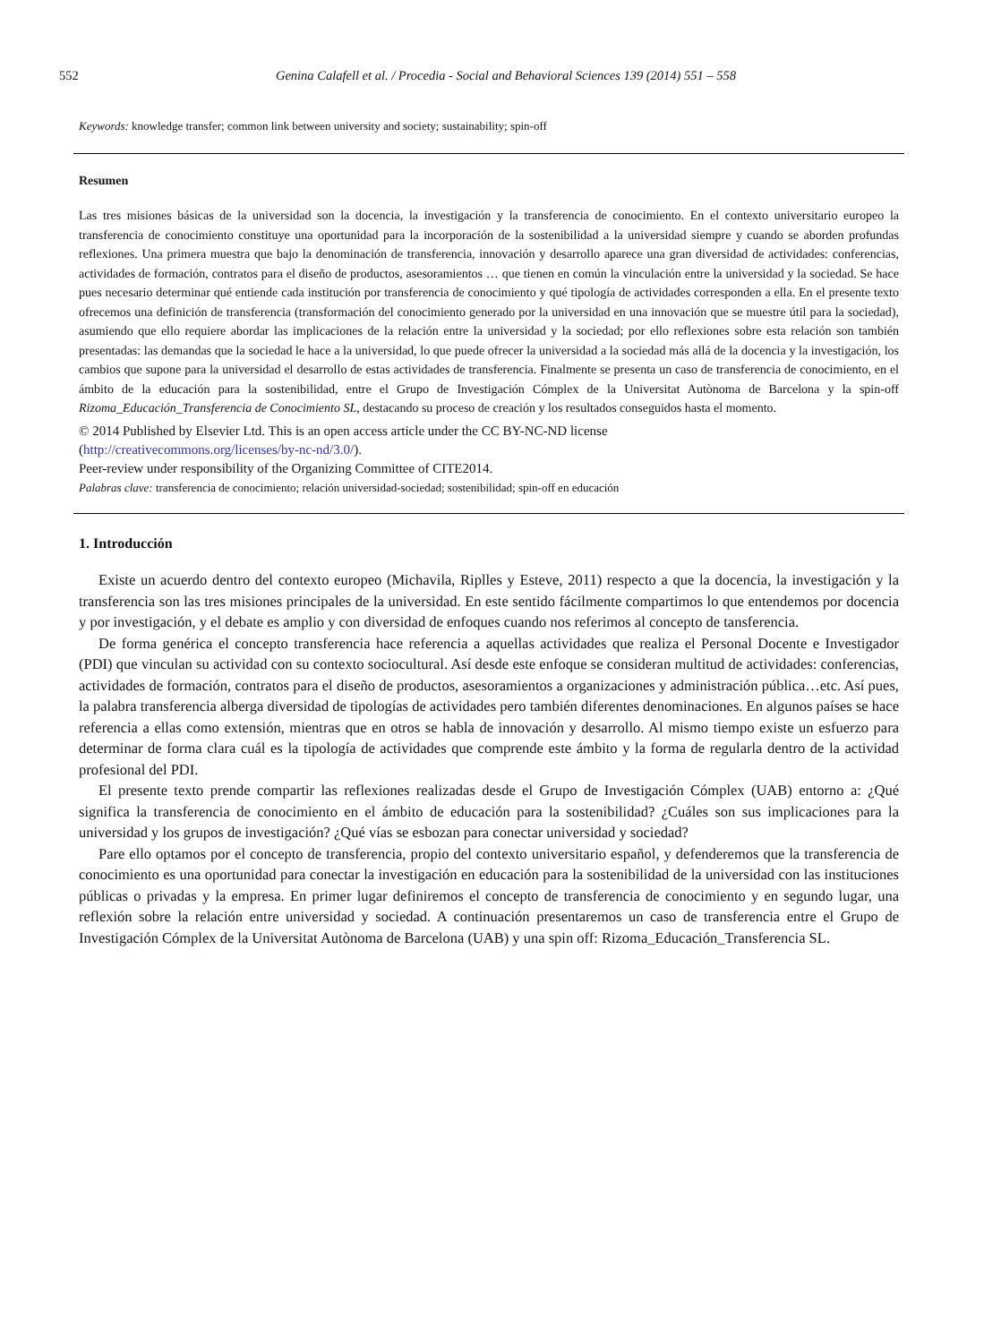552 Genina Calafell et al. / Procedia - Social and Behavioral Sciences 139 (2014) 551 – 558
Keywords: knowledge transfer; common link between university and society; sustainability; spin-off
Resumen
Las tres misiones básicas de la universidad son la docencia, la investigación y la transferencia de conocimiento. En el contexto universitario europeo la transferencia de conocimiento constituye una oportunidad para la incorporación de la sostenibilidad a la universidad siempre y cuando se aborden profundas reflexiones. Una primera muestra que bajo la denominación de transferencia, innovación y desarrollo aparece una gran diversidad de actividades: conferencias, actividades de formación, contratos para el diseño de productos, asesoramientos … que tienen en común la vinculación entre la universidad y la sociedad. Se hace pues necesario determinar qué entiende cada institución por transferencia de conocimiento y qué tipología de actividades corresponden a ella. En el presente texto ofrecemos una definición de transferencia (transformación del conocimiento generado por la universidad en una innovación que se muestre útil para la sociedad), asumiendo que ello requiere abordar las implicaciones de la relación entre la universidad y la sociedad; por ello reflexiones sobre esta relación son también presentadas: las demandas que la sociedad le hace a la universidad, lo que puede ofrecer la universidad a la sociedad más allá de la docencia y la investigación, los cambios que supone para la universidad el desarrollo de estas actividades de transferencia. Finalmente se presenta un caso de transferencia de conocimiento, en el ámbito de la educación para la sostenibilidad, entre el Grupo de Investigación Cómplex de la Universitat Autònoma de Barcelona y la spin-off Rizoma_Educación_Transferencia de Conocimiento SL, destacando su proceso de creación y los resultados conseguidos hasta el momento.
© 2014 Published by Elsevier Ltd. This is an open access article under the CC BY-NC-ND license
(http://creativecommons.org/licenses/by-nc-nd/3.0/).
Peer-review under responsibility of the Organizing Committee of CITE2014.
Palabras clave: transferencia de conocimiento; relación universidad-sociedad; sostenibilidad; spin-off en educación
1. Introducción
Existe un acuerdo dentro del contexto europeo (Michavila, Riplles y Esteve, 2011) respecto a que la docencia, la investigación y la transferencia son las tres misiones principales de la universidad. En este sentido fácilmente compartimos lo que entendemos por docencia y por investigación, y el debate es amplio y con diversidad de enfoques cuando nos referimos al concepto de tansferencia.
De forma genérica el concepto transferencia hace referencia a aquellas actividades que realiza el Personal Docente e Investigador (PDI) que vinculan su actividad con su contexto sociocultural. Así desde este enfoque se consideran multitud de actividades: conferencias, actividades de formación, contratos para el diseño de productos, asesoramientos a organizaciones y administración pública…etc. Así pues, la palabra transferencia alberga diversidad de tipologías de actividades pero también diferentes denominaciones. En algunos países se hace referencia a ellas como extensión, mientras que en otros se habla de innovación y desarrollo. Al mismo tiempo existe un esfuerzo para determinar de forma clara cuál es la tipología de actividades que comprende este ámbito y la forma de regularla dentro de la actividad profesional del PDI.
El presente texto prende compartir las reflexiones realizadas desde el Grupo de Investigación Cómplex (UAB) entorno a: ¿Qué significa la transferencia de conocimiento en el ámbito de educación para la sostenibilidad? ¿Cuáles son sus implicaciones para la universidad y los grupos de investigación? ¿Qué vías se esbozan para conectar universidad y sociedad?
Pare ello optamos por el concepto de transferencia, propio del contexto universitario español, y defenderemos que la transferencia de conocimiento es una oportunidad para conectar la investigación en educación para la sostenibilidad de la universidad con las instituciones públicas o privadas y la empresa. En primer lugar definiremos el concepto de transferencia de conocimiento y en segundo lugar, una reflexión sobre la relación entre universidad y sociedad. A continuación presentaremos un caso de transferencia entre el Grupo de Investigación Cómplex de la Universitat Autònoma de Barcelona (UAB) y una spin off: Rizoma_Educación_Transferencia SL.